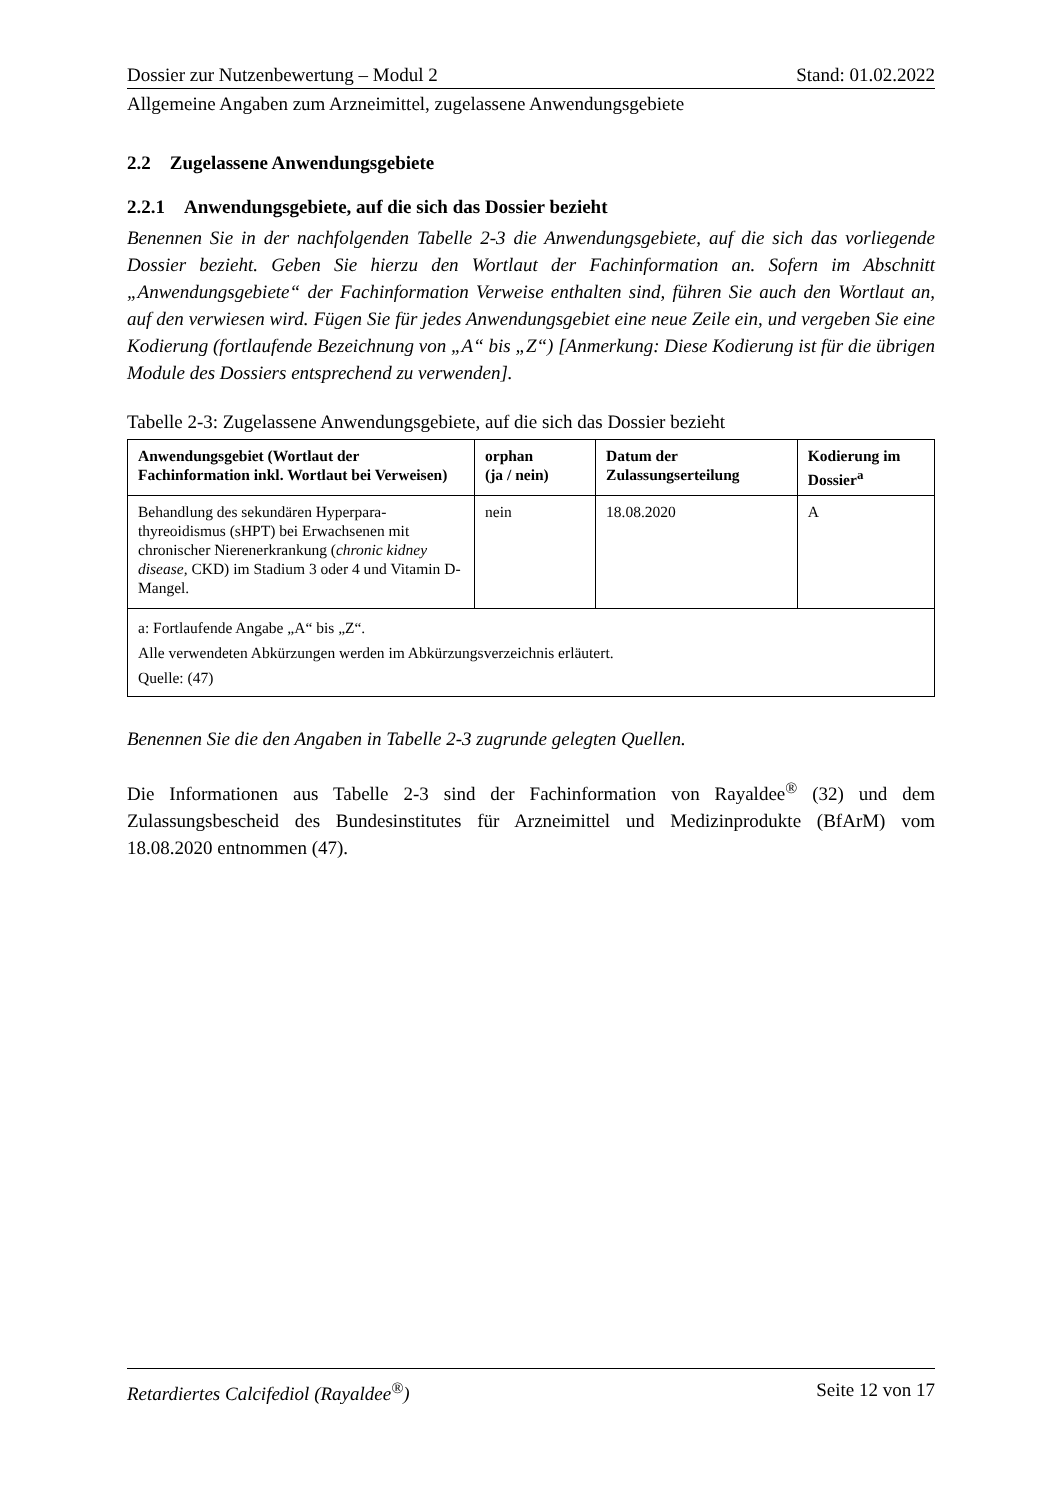Dossier zur Nutzenbewertung – Modul 2 Stand: 01.02.2022
Allgemeine Angaben zum Arzneimittel, zugelassene Anwendungsgebiete
2.2 Zugelassene Anwendungsgebiete
2.2.1 Anwendungsgebiete, auf die sich das Dossier bezieht
Benennen Sie in der nachfolgenden Tabelle 2-3 die Anwendungsgebiete, auf die sich das vorliegende Dossier bezieht. Geben Sie hierzu den Wortlaut der Fachinformation an. Sofern im Abschnitt „Anwendungsgebiete“ der Fachinformation Verweise enthalten sind, führen Sie auch den Wortlaut an, auf den verwiesen wird. Fügen Sie für jedes Anwendungsgebiet eine neue Zeile ein, und vergeben Sie eine Kodierung (fortlaufende Bezeichnung von „A“ bis „Z“) [Anmerkung: Diese Kodierung ist für die übrigen Module des Dossiers entsprechend zu verwenden].
Tabelle 2-3: Zugelassene Anwendungsgebiete, auf die sich das Dossier bezieht
| Anwendungsgebiet (Wortlaut der Fachinformation inkl. Wortlaut bei Verweisen) | orphan (ja / nein) | Datum der Zulassungserteilung | Kodierung im Dossier<sup>a</sup> |
| --- | --- | --- | --- |
| Behandlung des sekundären Hyperpara-thyreoidismus (sHPT) bei Erwachsenen mit chronischer Nierenerkrankung ( chronic kidney disease , CKD) im Stadium 3 oder 4 und Vitamin D-Mangel. | nein | 18.08.2020 | A |
| a: Fortlaufende Angabe „A“ bis „Z“. Alle verwendeten Abkürzungen werden im Abkürzungsverzeichnis erläutert. Quelle: (47) | | | |
Benennen Sie die den Angaben in Tabelle 2-3 zugrunde gelegten Quellen.
Die Informationen aus Tabelle 2-3 sind der Fachinformation von Rayaldee<sup>®</sup> (32) und dem Zulassungsbescheid des Bundesinstitutes für Arzneimittel und Medizinprodukte (BfArM) vom 18.08.2020 entnommen (47).
Retardiertes Calcifediol (Rayaldee<sup>®</sup>) Seite 12 von 17